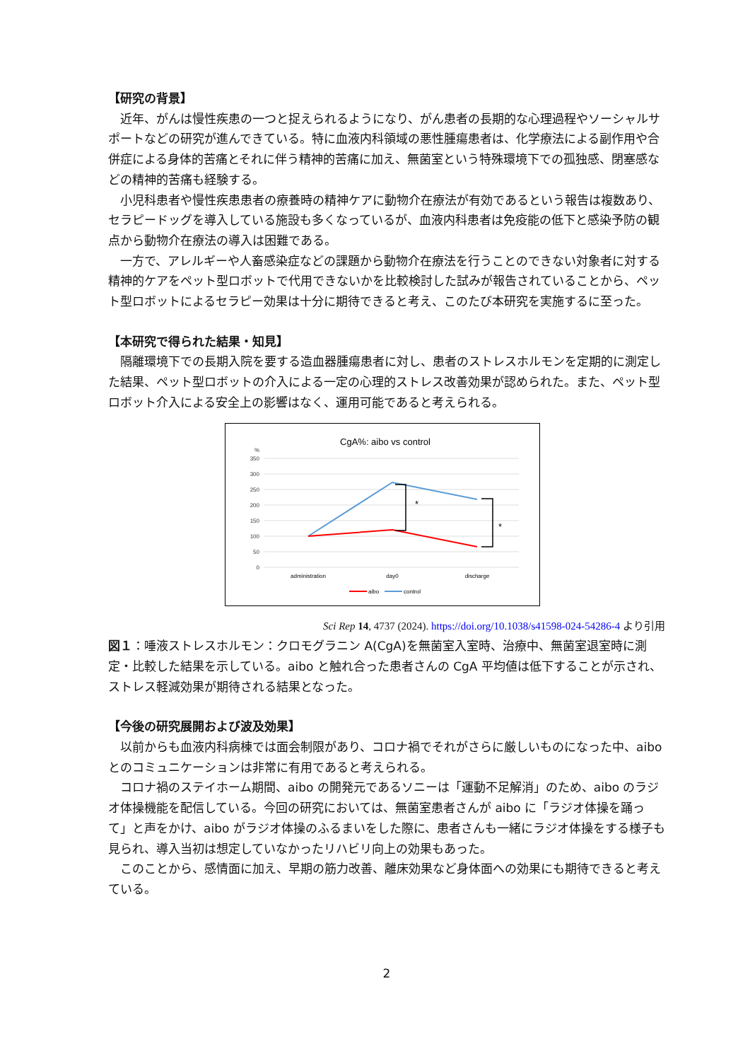【研究の背景】
近年、がんは慢性疾患の一つと捉えられるようになり、がん患者の長期的な心理過程やソーシャルサポートなどの研究が進んできている。特に血液内科領域の悪性腫瘍患者は、化学療法による副作用や合併症による身体的苦痛とそれに伴う精神的苦痛に加え、無菌室という特殊環境下での孤独感、閉塞感などの精神的苦痛も経験する。
小児科患者や慢性疾患患者の療養時の精神ケアに動物介在療法が有効であるという報告は複数あり、セラピードッグを導入している施設も多くなっているが、血液内科患者は免疫能の低下と感染予防の観点から動物介在療法の導入は困難である。
一方で、アレルギーや人畜感染症などの課題から動物介在療法を行うことのできない対象者に対する精神的ケアをペット型ロボットで代用できないかを比較検討した試みが報告されていることから、ペット型ロボットによるセラピー効果は十分に期待できると考え、このたび本研究を実施するに至った。
【本研究で得られた結果・知見】
隔離環境下での長期入院を要する造血器腫瘍患者に対し、患者のストレスホルモンを定期的に測定した結果、ペット型ロボットの介入による一定の心理的ストレス改善効果が認められた。また、ペット型ロボット介入による安全上の影響はなく、運用可能であると考えられる。
CgA%: aibo vs control
%
350
300
250
200
150
100
50
0
*
*
administration
day0
discharge
aibo
control
Sci Rep 14, 4737 (2024). https://doi.org/10.1038/s41598-024-54286-4 より引用
図１：唾液ストレスホルモン：クロモグラニン A(CgA)を無菌室入室時、治療中、無菌室退室時に測定・比較した結果を示している。aibo と触れ合った患者さんの CgA 平均値は低下することが示され、ストレス軽減効果が期待される結果となった。
【今後の研究展開および波及効果】
以前からも血液内科病棟では面会制限があり、コロナ禍でそれがさらに厳しいものになった中、aibo とのコミュニケーションは非常に有用であると考えられる。
コロナ禍のステイホーム期間、aibo の開発元であるソニーは「運動不足解消」のため、aibo のラジオ体操機能を配信している。今回の研究においては、無菌室患者さんが aibo に「ラジオ体操を踊って」と声をかけ、aibo がラジオ体操のふるまいをした際に、患者さんも一緒にラジオ体操をする様子も見られ、導入当初は想定していなかったリハビリ向上の効果もあった。
このことから、感情面に加え、早期の筋力改善、離床効果など身体面への効果にも期待できると考えている。
2